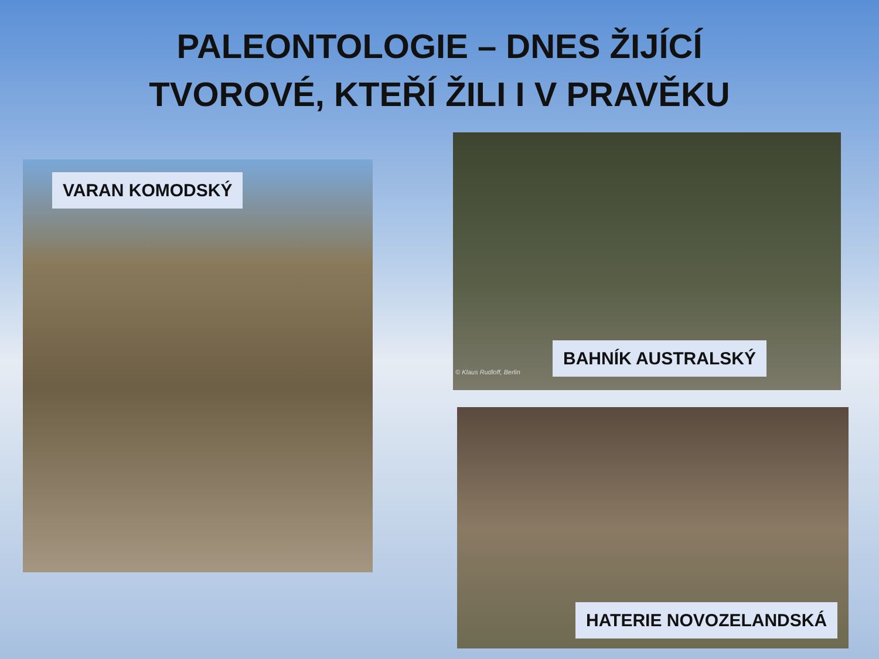PALEONTOLOGIE – DNES ŽIJÍCÍ
TVOROVÉ, KTEŘÍ ŽILI I V PRAVĚKU
VARAN KOMODSKÝ
BAHNÍK AUSTRALSKÝ
© Klaus Rudloff, Berlin
HATERIE NOVOZELANDSKÁ